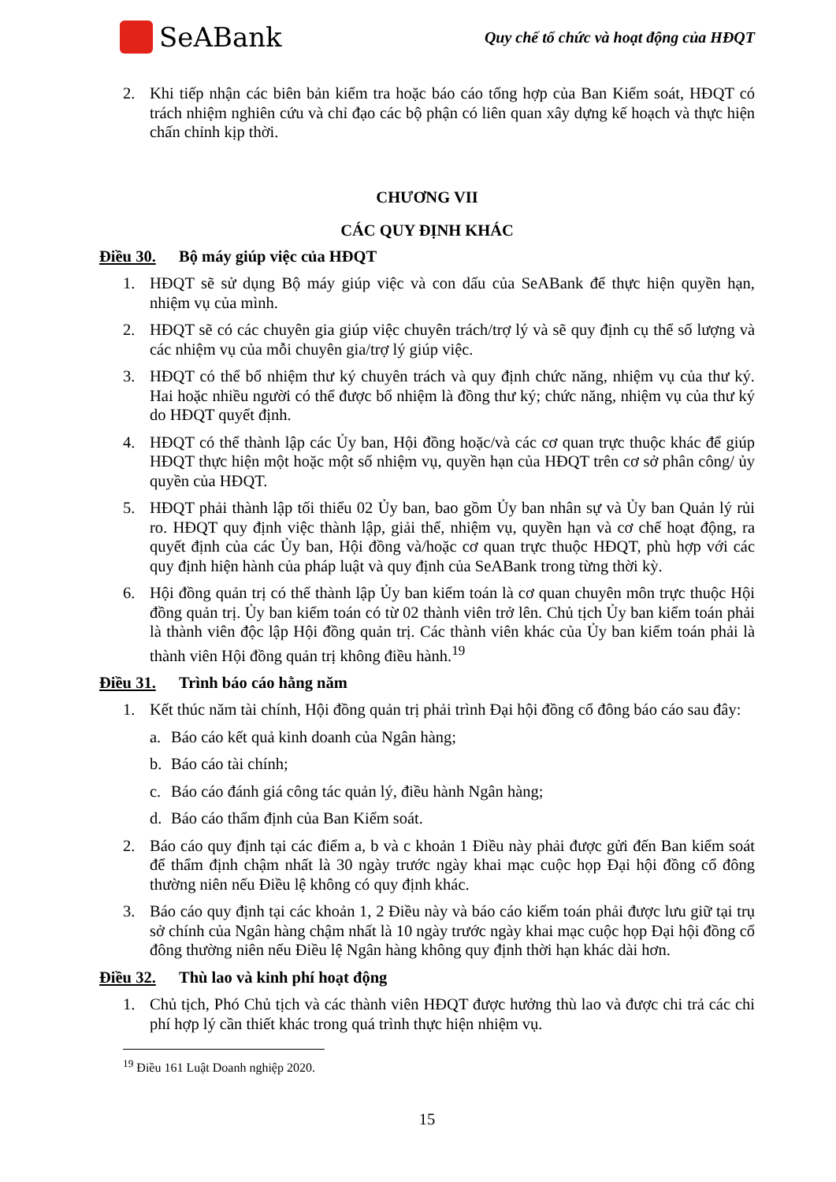SeABank
Quy chế tổ chức và hoạt động của HĐQT
2. Khi tiếp nhận các biên bản kiểm tra hoặc báo cáo tổng hợp của Ban Kiểm soát, HĐQT có trách nhiệm nghiên cứu và chỉ đạo các bộ phận có liên quan xây dựng kế hoạch và thực hiện chấn chỉnh kịp thời.
CHƯƠNG VII
CÁC QUY ĐỊNH KHÁC
Điều 30. Bộ máy giúp việc của HĐQT
1. HĐQT sẽ sử dụng Bộ máy giúp việc và con dấu của SeABank để thực hiện quyền hạn, nhiệm vụ của mình.
2. HĐQT sẽ có các chuyên gia giúp việc chuyên trách/trợ lý và sẽ quy định cụ thể số lượng và các nhiệm vụ của mỗi chuyên gia/trợ lý giúp việc.
3. HĐQT có thể bổ nhiệm thư ký chuyên trách và quy định chức năng, nhiệm vụ của thư ký. Hai hoặc nhiều người có thể được bổ nhiệm là đồng thư ký; chức năng, nhiệm vụ của thư ký do HĐQT quyết định.
4. HĐQT có thể thành lập các Ủy ban, Hội đồng hoặc/và các cơ quan trực thuộc khác để giúp HĐQT thực hiện một hoặc một số nhiệm vụ, quyền hạn của HĐQT trên cơ sở phân công/ ủy quyền của HĐQT.
5. HĐQT phải thành lập tối thiểu 02 Ủy ban, bao gồm Ủy ban nhân sự và Ủy ban Quản lý rủi ro. HĐQT quy định việc thành lập, giải thể, nhiệm vụ, quyền hạn và cơ chế hoạt động, ra quyết định của các Ủy ban, Hội đồng và/hoặc cơ quan trực thuộc HĐQT, phù hợp với các quy định hiện hành của pháp luật và quy định của SeABank trong từng thời kỳ.
6. Hội đồng quản trị có thể thành lập Ủy ban kiểm toán là cơ quan chuyên môn trực thuộc Hội đồng quản trị. Ủy ban kiểm toán có từ 02 thành viên trở lên. Chủ tịch Ủy ban kiểm toán phải là thành viên độc lập Hội đồng quản trị. Các thành viên khác của Ủy ban kiểm toán phải là thành viên Hội đồng quản trị không điều hành.<sup>19</sup>
Điều 31. Trình báo cáo hằng năm
1. Kết thúc năm tài chính, Hội đồng quản trị phải trình Đại hội đồng cổ đông báo cáo sau đây:
a. Báo cáo kết quả kinh doanh của Ngân hàng;
b. Báo cáo tài chính;
c. Báo cáo đánh giá công tác quản lý, điều hành Ngân hàng;
d. Báo cáo thẩm định của Ban Kiểm soát.
2. Báo cáo quy định tại các điểm a, b và c khoản 1 Điều này phải được gửi đến Ban kiểm soát để thẩm định chậm nhất là 30 ngày trước ngày khai mạc cuộc họp Đại hội đồng cổ đông thường niên nếu Điều lệ không có quy định khác.
3. Báo cáo quy định tại các khoản 1, 2 Điều này và báo cáo kiểm toán phải được lưu giữ tại trụ sở chính của Ngân hàng chậm nhất là 10 ngày trước ngày khai mạc cuộc họp Đại hội đồng cổ đông thường niên nếu Điều lệ Ngân hàng không quy định thời hạn khác dài hơn.
Điều 32. Thù lao và kinh phí hoạt động
1. Chủ tịch, Phó Chủ tịch và các thành viên HĐQT được hưởng thù lao và được chi trả các chi phí hợp lý cần thiết khác trong quá trình thực hiện nhiệm vụ.
<sup>19</sup> Điều 161 Luật Doanh nghiệp 2020.
15